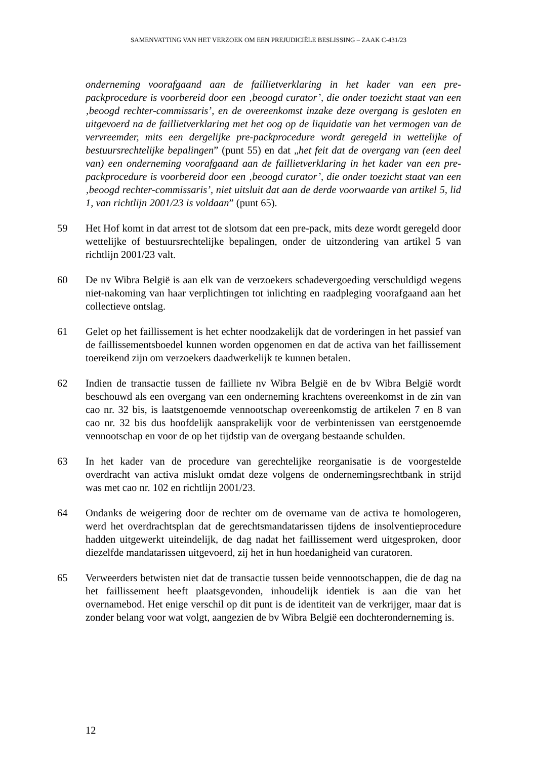SAMENVATTING VAN HET VERZOEK OM EEN PREJUDICIËLE BESLISSING – ZAAK C-431/23
onderneming voorafgaand aan de faillietverklaring in het kader van een pre-packprocedure is voorbereid door een ‚beoogd curator’, die onder toezicht staat van een ‚beoogd rechter-commissaris’, en de overeenkomst inzake deze overgang is gesloten en uitgevoerd na de faillietverklaring met het oog op de liquidatie van het vermogen van de vervreemder, mits een dergelijke pre-packprocedure wordt geregeld in wettelijke of bestuursrechtelijke bepalingen” (punt 55) en dat „het feit dat de overgang van (een deel van) een onderneming voorafgaand aan de faillietverklaring in het kader van een pre-packprocedure is voorbereid door een ‚beoogd curator’, die onder toezicht staat van een ‚beoogd rechter-commissaris’, niet uitsluit dat aan de derde voorwaarde van artikel 5, lid 1, van richtlijn 2001/23 is voldaan” (punt 65).
59 Het Hof komt in dat arrest tot de slotsom dat een pre-pack, mits deze wordt geregeld door wettelijke of bestuursrechtelijke bepalingen, onder de uitzondering van artikel 5 van richtlijn 2001/23 valt.
60 De nv Wibra België is aan elk van de verzoekers schadevergoeding verschuldigd wegens niet-nakoming van haar verplichtingen tot inlichting en raadpleging voorafgaand aan het collectieve ontslag.
61 Gelet op het faillissement is het echter noodzakelijk dat de vorderingen in het passief van de faillissementsboedel kunnen worden opgenomen en dat de activa van het faillissement toereikend zijn om verzoekers daadwerkelijk te kunnen betalen.
62 Indien de transactie tussen de failliete nv Wibra België en de bv Wibra België wordt beschouwd als een overgang van een onderneming krachtens overeenkomst in de zin van cao nr. 32 bis, is laatstgenoemde vennootschap overeenkomstig de artikelen 7 en 8 van cao nr. 32 bis dus hoofdelijk aansprakelijk voor de verbintenissen van eerstgenoemde vennootschap en voor de op het tijdstip van de overgang bestaande schulden.
63 In het kader van de procedure van gerechtelijke reorganisatie is de voorgestelde overdracht van activa mislukt omdat deze volgens de ondernemingsrechtbank in strijd was met cao nr. 102 en richtlijn 2001/23.
64 Ondanks de weigering door de rechter om de overname van de activa te homologeren, werd het overdrachtsplan dat de gerechtsmandatarissen tijdens de insolventieprocedure hadden uitgewerkt uiteindelijk, de dag nadat het faillissement werd uitgesproken, door diezelfde mandatarissen uitgevoerd, zij het in hun hoedanigheid van curatoren.
65 Verweerders betwisten niet dat de transactie tussen beide vennootschappen, die de dag na het faillissement heeft plaatsgevonden, inhoudelijk identiek is aan die van het overnamebod. Het enige verschil op dit punt is de identiteit van de verkrijger, maar dat is zonder belang voor wat volgt, aangezien de bv Wibra België een dochteronderneming is.
12